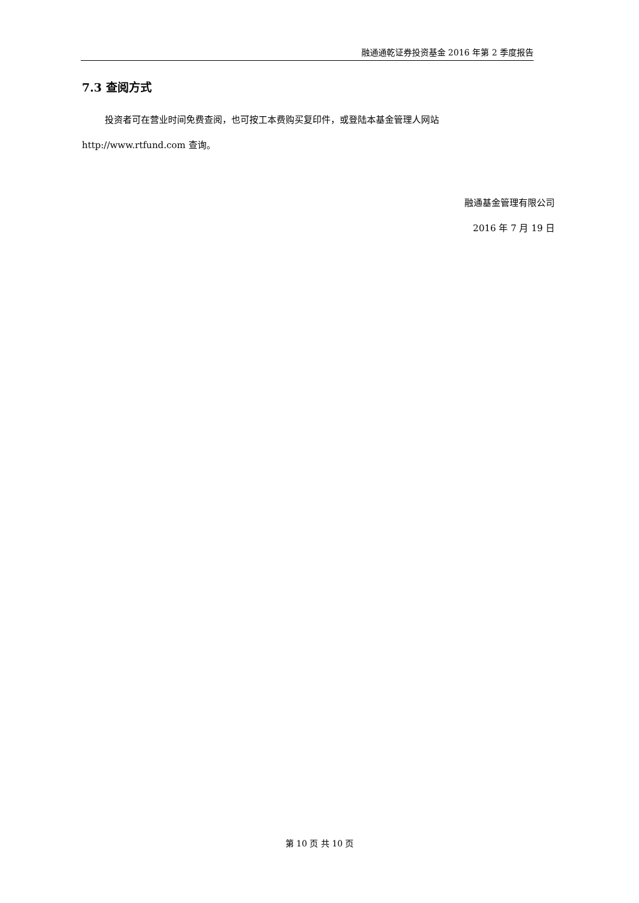融通通乾证券投资基金 2016 年第 2 季度报告
7.3 查阅方式
投资者可在营业时间免费查阅，也可按工本费购买复印件，或登陆本基金管理人网站 http://www.rtfund.com 查询。
融通基金管理有限公司
2016 年 7 月 19 日
第 10 页 共 10 页